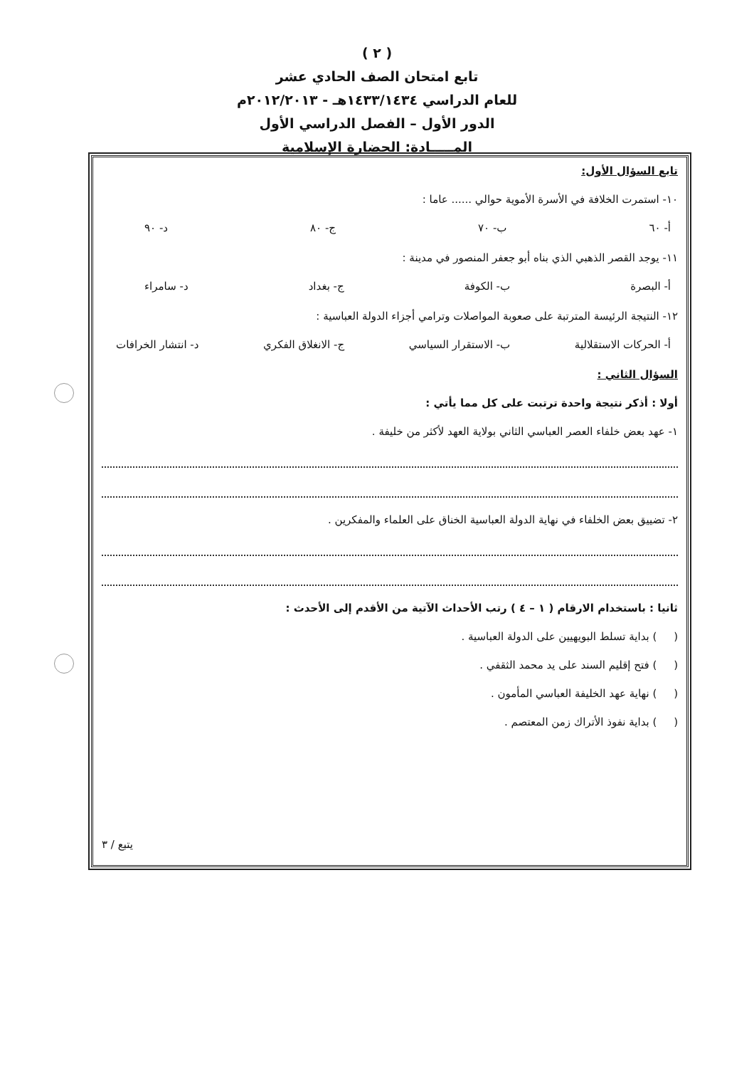( ٢ )
تابع امتحان الصف الحادي عشر
للعام الدراسي ١٤٣٣/١٤٣٤هـ - ٢٠١٢/٢٠١٣م
الدور الأول – الفصل الدراسي الأول
المـــــادة: الحضارة الإسلامية
تابع السؤال الأول:
١٠- استمرت الخلافة في الأسرة الأموية حوالي ...... عاما :
أ- ٦٠ ب- ٧٠ ج- ٨٠ د- ٩٠
١١- يوجد القصر الذهبي الذي بناه أبو جعفر المنصور في مدينة :
أ- البصرة ب- الكوفة ج- بغداد د- سامراء
١٢- النتيجة الرئيسة المترتبة على صعوبة المواصلات وترامي أجزاء الدولة العباسية :
أ- الحركات الاستقلالية ب- الاستقرار السياسي ج- الانغلاق الفكري د- انتشار الخرافات
السؤال الثاني :
أولا : أذكر نتيجة واحدة ترتبت على كل مما يأتي :
١- عهد بعض خلفاء العصر العباسي الثاني بولاية العهد لأكثر من خليفة .
٢- تضييق بعض الخلفاء في نهاية الدولة العباسية الخناق على العلماء والمفكرين .
ثانيا : باستخدام الارقام ( ١ – ٤ ) رتب الأحداث الآتية من الأقدم إلى الأحدث :
( ) بداية تسلط البويهيين على الدولة العباسية .
( ) فتح إقليم السند على يد محمد الثقفي .
( ) نهاية عهد الخليفة العباسي المأمون .
( ) بداية نفوذ الأتراك زمن المعتصم .
يتبع / ٣